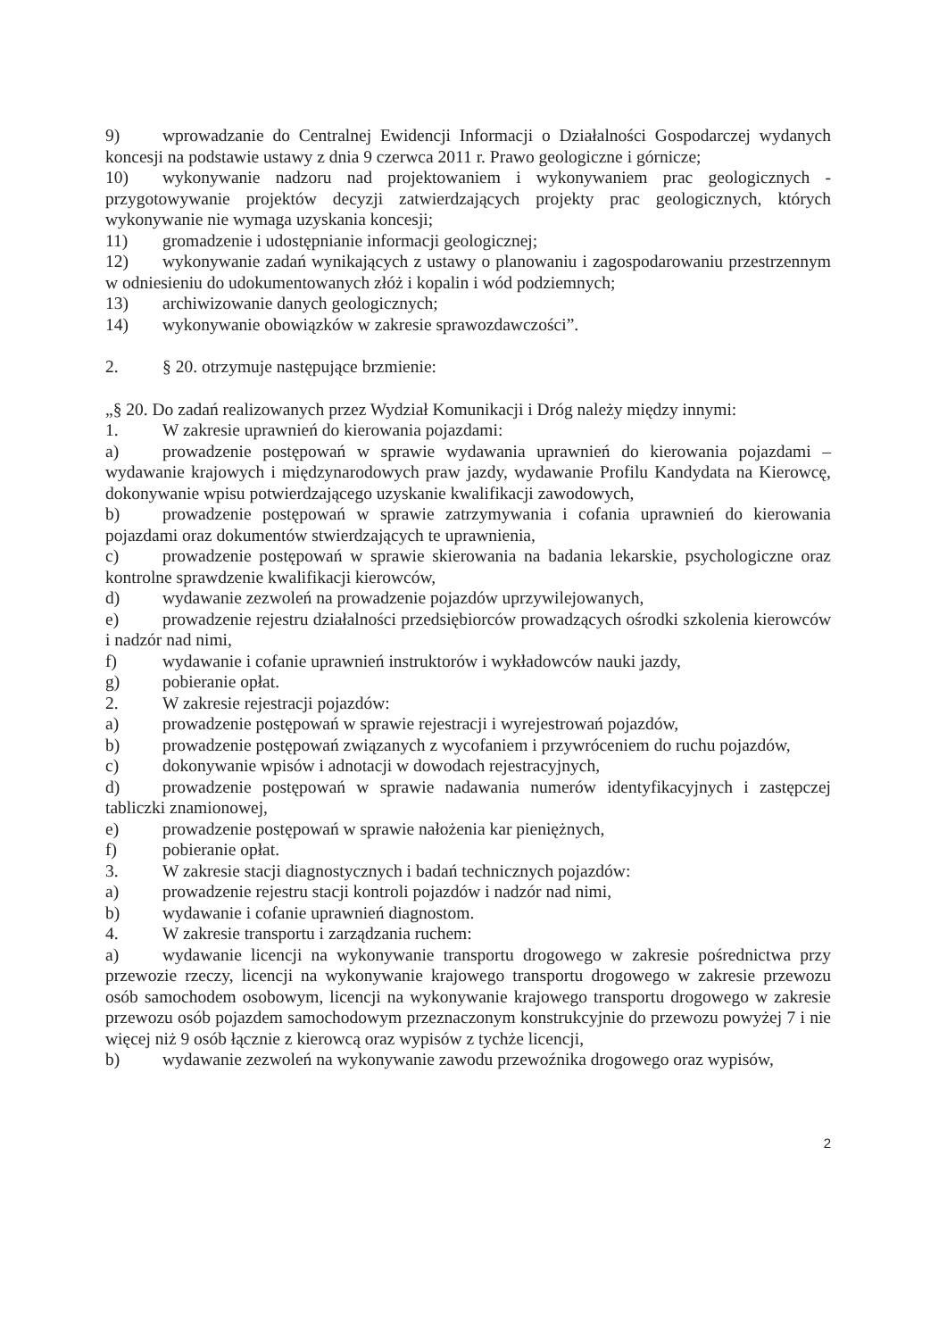9) wprowadzanie do Centralnej Ewidencji Informacji o Działalności Gospodarczej wydanych koncesji na podstawie ustawy z dnia 9 czerwca 2011 r. Prawo geologiczne i górnicze;
10) wykonywanie nadzoru nad projektowaniem i wykonywaniem prac geologicznych - przygotowywanie projektów decyzji zatwierdzających projekty prac geologicznych, których wykonywanie nie wymaga uzyskania koncesji;
11) gromadzenie i udostępnianie informacji geologicznej;
12) wykonywanie zadań wynikających z ustawy o planowaniu i zagospodarowaniu przestrzennym w odniesieniu do udokumentowanych złóż i kopalin i wód podziemnych;
13) archiwizowanie danych geologicznych;
14) wykonywanie obowiązków w zakresie sprawozdawczości”.
2. § 20. otrzymuje następujące brzmienie:
„§ 20. Do zadań realizowanych przez Wydział Komunikacji i Dróg należy między innymi:
1. W zakresie uprawnień do kierowania pojazdami:
a) prowadzenie postępowań w sprawie wydawania uprawnień do kierowania pojazdami – wydawanie krajowych i międzynarodowych praw jazdy, wydawanie Profilu Kandydata na Kierowcę, dokonywanie wpisu potwierdzającego uzyskanie kwalifikacji zawodowych,
b) prowadzenie postępowań w sprawie zatrzymywania i cofania uprawnień do kierowania pojazdami oraz dokumentów stwierdzających te uprawnienia,
c) prowadzenie postępowań w sprawie skierowania na badania lekarskie, psychologiczne oraz kontrolne sprawdzenie kwalifikacji kierowców,
d) wydawanie zezwoleń na prowadzenie pojazdów uprzywilejowanych,
e) prowadzenie rejestru działalności przedsiębiorców prowadzących ośrodki szkolenia kierowców i nadzór nad nimi,
f) wydawanie i cofanie uprawnień instruktorów i wykładowców nauki jazdy,
g) pobieranie opłat.
2. W zakresie rejestracji pojazdów:
a) prowadzenie postępowań w sprawie rejestracji i wyrejestrowań pojazdów,
b) prowadzenie postępowań związanych z wycofaniem i przywróceniem do ruchu pojazdów,
c) dokonywanie wpisów i adnotacji w dowodach rejestracyjnych,
d) prowadzenie postępowań w sprawie nadawania numerów identyfikacyjnych i zastępczej tabliczki znamionowej,
e) prowadzenie postępowań w sprawie nałożenia kar pieniężnych,
f) pobieranie opłat.
3. W zakresie stacji diagnostycznych i badań technicznych pojazdów:
a) prowadzenie rejestru stacji kontroli pojazdów i nadzór nad nimi,
b) wydawanie i cofanie uprawnień diagnostom.
4. W zakresie transportu i zarządzania ruchem:
a) wydawanie licencji na wykonywanie transportu drogowego w zakresie pośrednictwa przy przewozie rzeczy, licencji na wykonywanie krajowego transportu drogowego w zakresie przewozu osób samochodem osobowym, licencji na wykonywanie krajowego transportu drogowego w zakresie przewozu osób pojazdem samochodowym przeznaczonym konstrukcyjnie do przewozu powyżej 7 i nie więcej niż 9 osób łącznie z kierowcą oraz wypisów z tychże licencji,
b) wydawanie zezwoleń na wykonywanie zawodu przewoźnika drogowego oraz wypisów,
2